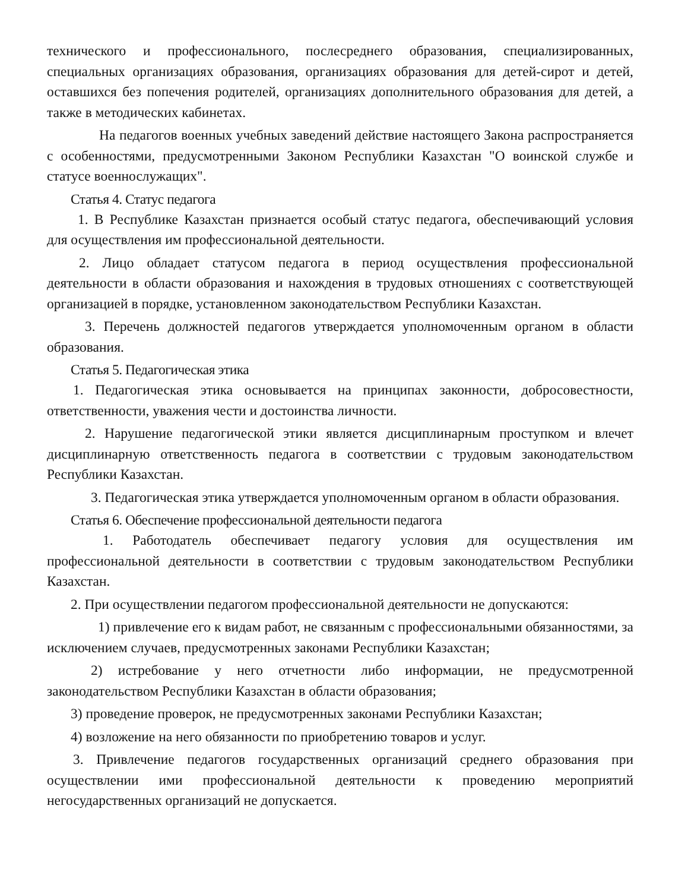технического и профессионального, послесреднего образования, специализированных, специальных организациях образования, организациях образования для детей-сирот и детей, оставшихся без попечения родителей, организациях дополнительного образования для детей, а также в методических кабинетах.
На педагогов военных учебных заведений действие настоящего Закона распространяется с особенностями, предусмотренными Законом Республики Казахстан "О воинской службе и статусе военнослужащих".
Статья 4. Статус педагога
1. В Республике Казахстан признается особый статус педагога, обеспечивающий условия для осуществления им профессиональной деятельности.
2. Лицо обладает статусом педагога в период осуществления профессиональной деятельности в области образования и нахождения в трудовых отношениях с соответствующей организацией в порядке, установленном законодательством Республики Казахстан.
3. Перечень должностей педагогов утверждается уполномоченным органом в области образования.
Статья 5. Педагогическая этика
1. Педагогическая этика основывается на принципах законности, добросовестности, ответственности, уважения чести и достоинства личности.
2. Нарушение педагогической этики является дисциплинарным проступком и влечет дисциплинарную ответственность педагога в соответствии с трудовым законодательством Республики Казахстан.
3. Педагогическая этика утверждается уполномоченным органом в области образования.
Статья 6. Обеспечение профессиональной деятельности педагога
1. Работодатель обеспечивает педагогу условия для осуществления им профессиональной деятельности в соответствии с трудовым законодательством Республики Казахстан.
2. При осуществлении педагогом профессиональной деятельности не допускаются:
1) привлечение его к видам работ, не связанным с профессиональными обязанностями, за исключением случаев, предусмотренных законами Республики Казахстан;
2) истребование у него отчетности либо информации, не предусмотренной законодательством Республики Казахстан в области образования;
3) проведение проверок, не предусмотренных законами Республики Казахстан;
4) возложение на него обязанности по приобретению товаров и услуг.
3. Привлечение педагогов государственных организаций среднего образования при осуществлении ими профессиональной деятельности к проведению мероприятий негосударственных организаций не допускается.